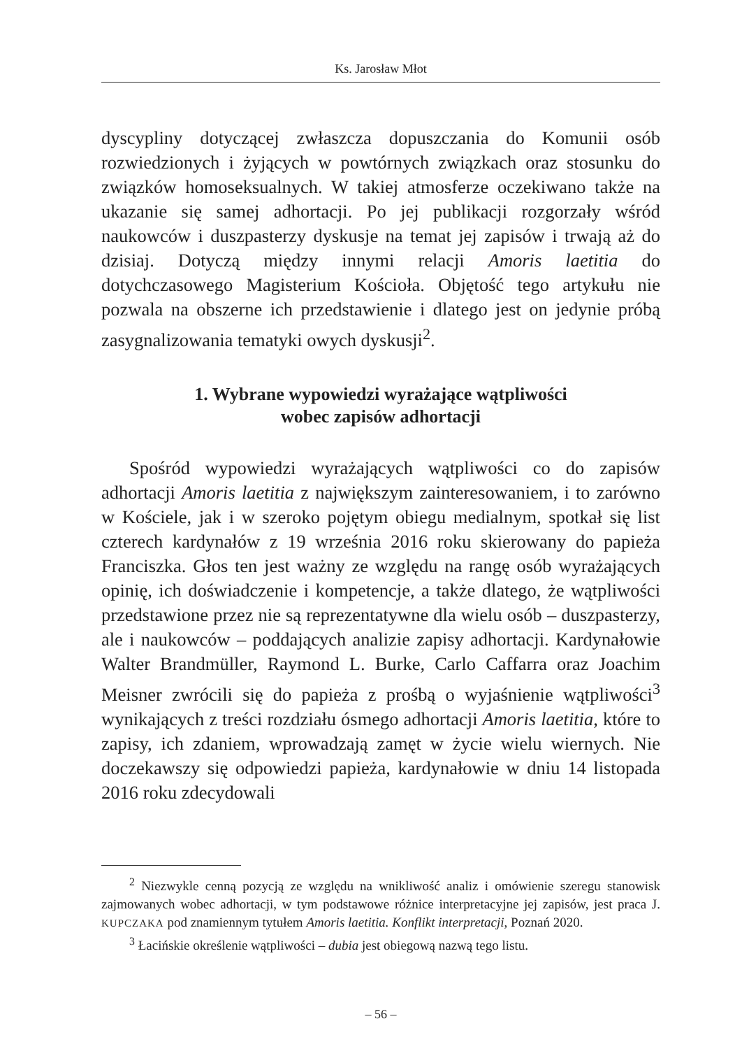Ks. Jarosław Młot
dyscypliny dotyczącej zwłaszcza dopuszczania do Komunii osób rozwiedzionych i żyjących w powtórnych związkach oraz stosunku do związków homoseksualnych. W takiej atmosferze oczekiwano także na ukazanie się samej adhortacji. Po jej publikacji rozgorzały wśród naukowców i duszpasterzy dyskusje na temat jej zapisów i trwają aż do dzisiaj. Dotyczą między innymi relacji Amoris laetitia do dotychczasowego Magisterium Kościoła. Objętość tego artykułu nie pozwala na obszerne ich przedstawienie i dlatego jest on jedynie próbą zasygnalizowania tematyki owych dyskusji<sup>2</sup>.
1. Wybrane wypowiedzi wyrażające wątpliwości
wobec zapisów adhortacji
Spośród wypowiedzi wyrażających wątpliwości co do zapisów adhortacji Amoris laetitia z największym zainteresowaniem, i to zarówno w Kościele, jak i w szeroko pojętym obiegu medialnym, spotkał się list czterech kardynałów z 19 września 2016 roku skierowany do papieża Franciszka. Głos ten jest ważny ze względu na rangę osób wyrażających opinię, ich doświadczenie i kompetencje, a także dlatego, że wątpliwości przedstawione przez nie są reprezentatywne dla wielu osób – duszpasterzy, ale i naukowców – poddających analizie zapisy adhortacji. Kardynałowie Walter Brandmüller, Raymond L. Burke, Carlo Caffarra oraz Joachim Meisner zwrócili się do papieża z prośbą o wyjaśnienie wątpliwości<sup>3</sup> wynikających z treści rozdziału ósmego adhortacji Amoris laetitia, które to zapisy, ich zdaniem, wprowadzają zamęt w życie wielu wiernych. Nie doczekawszy się odpowiedzi papieża, kardynałowie w dniu 14 listopada 2016 roku zdecydowali
<sup>2</sup> Niezwykle cenną pozycją ze względu na wnikliwość analiz i omówienie szeregu stanowisk zajmowanych wobec adhortacji, w tym podstawowe różnice interpretacyjne jej zapisów, jest praca J. KUPCZAKA pod znamiennym tytułem Amoris laetitia. Konflikt interpretacji, Poznań 2020.
<sup>3</sup> Łacińskie określenie wątpliwości – dubia jest obiegową nazwą tego listu.
– 56 –